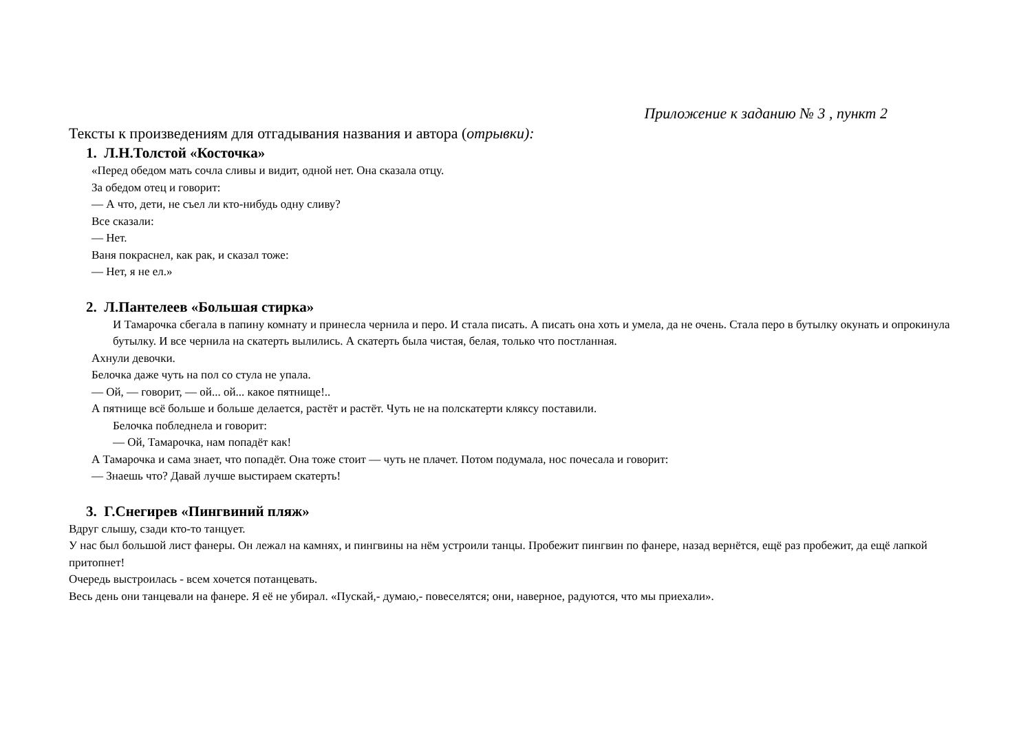Приложение к заданию № 3 , пункт 2
Тексты к произведениям для отгадывания названия и автора (отрывки):
1. Л.Н.Толстой «Косточка»
«Перед обедом мать сочла сливы и видит, одной нет. Она сказала отцу.
За обедом отец и говорит:
— А что, дети, не съел ли кто-нибудь одну сливу?
Все сказали:
— Нет.
Ваня покраснел, как рак, и сказал тоже:
— Нет, я не ел.»
2. Л.Пантелеев «Большая стирка»
И Тамарочка сбегала в папину комнату и принесла чернила и перо. И стала писать. А писать она хоть и умела, да не очень. Стала перо в бутылку окунать и опрокинула бутылку. И все чернила на скатерть вылились. А скатерть была чистая, белая, только что постланная.
Ахнули девочки.
Белочка даже чуть на пол со стула не упала.
— Ой, — говорит, — ой... ой... какое пятнище!..
А пятнище всё больше и больше делается, растёт и растёт. Чуть не на полскатерти кляксу поставили.
Белочка побледнела и говорит:
— Ой, Тамарочка, нам попадёт как!
А Тамарочка и сама знает, что попадёт. Она тоже стоит — чуть не плачет. Потом подумала, нос почесала и говорит:
— Знаешь что? Давай лучше выстираем скатерть!
3. Г.Снегирев «Пингвиний пляж»
Вдруг слышу, сзади кто-то танцует.
У нас был большой лист фанеры. Он лежал на камнях, и пингвины на нём устроили танцы. Пробежит пингвин по фанере, назад вернётся, ещё раз пробежит, да ещё лапкой притопнет!
Очередь выстроилась - всем хочется потанцевать.
Весь день они танцевали на фанере. Я её не убирал. «Пускай,- думаю,- повеселятся; они, наверное, радуются, что мы приехали».